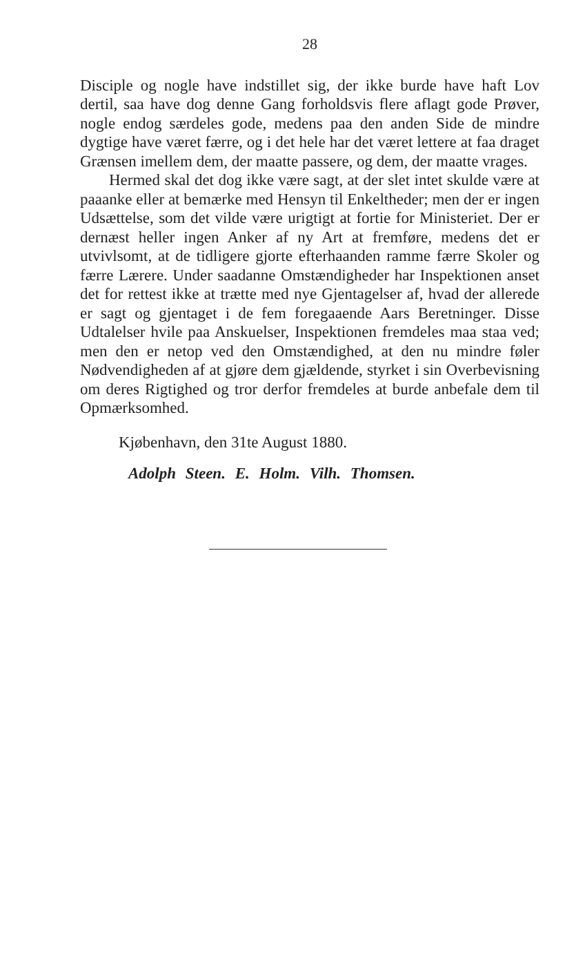28
Disciple og nogle have indstillet sig, der ikke burde have haft Lov dertil, saa have dog denne Gang forholdsvis flere aflagt gode Prøver, nogle endog særdeles gode, medens paa den anden Side de mindre dygtige have været færre, og i det hele har det været lettere at faa draget Grænsen imellem dem, der maatte passere, og dem, der maatte vrages.
Hermed skal det dog ikke være sagt, at der slet intet skulde være at paaanke eller at bemærke med Hensyn til Enkeltheder; men der er ingen Udsættelse, som det vilde være urigtigt at fortie for Ministeriet. Der er dernæst heller ingen Anker af ny Art at fremføre, medens det er utvivlsomt, at de tidligere gjorte efterhaanden ramme færre Skoler og færre Lærere. Under saadanne Omstændigheder har Inspektionen anset det for rettest ikke at trætte med nye Gjentagelser af, hvad der allerede er sagt og gjentaget i de fem foregaaende Aars Beretninger. Disse Udtalelser hvile paa Anskuelser, Inspektionen fremdeles maa staa ved; men den er netop ved den Omstændighed, at den nu mindre føler Nødvendigheden af at gjøre dem gjældende, styrket i sin Overbevisning om deres Rigtighed og tror derfor fremdeles at burde anbefale dem til Opmærksomhed.
Kjøbenhavn, den 31te August 1880.
Adolph Steen. E. Holm. Vilh. Thomsen.